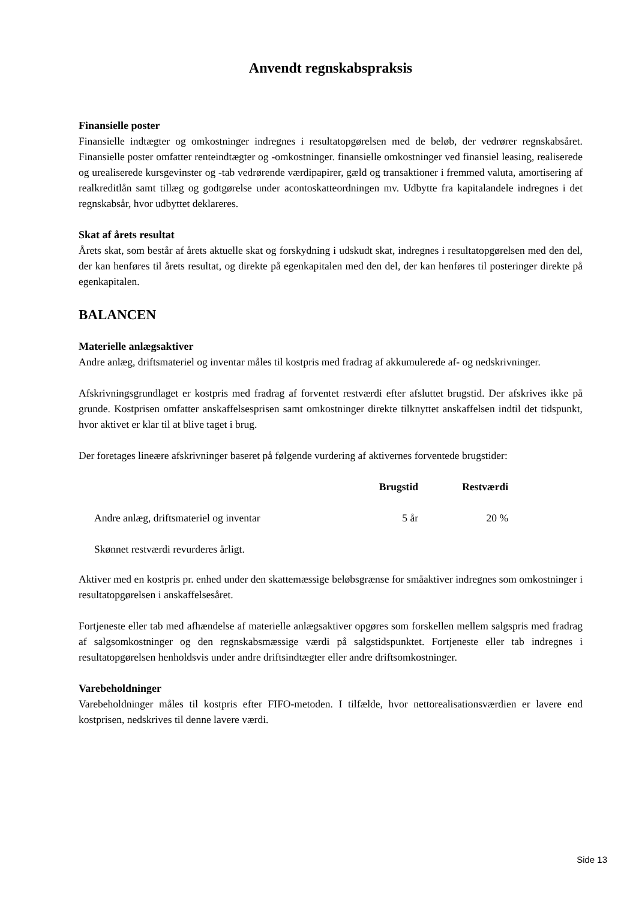Anvendt regnskabspraksis
Finansielle poster
Finansielle indtægter og omkostninger indregnes i resultatopgørelsen med de beløb, der vedrører regnskabsåret. Finansielle poster omfatter renteindtægter og -omkostninger. finansielle omkostninger ved finansiel leasing, realiserede og urealiserede kursgevinster og -tab vedrørende værdipapirer, gæld og transaktioner i fremmed valuta, amortisering af realkreditlån samt tillæg og godtgørelse under acontoskatteordningen mv. Udbytte fra kapitalandele indregnes i det regnskabsår, hvor udbyttet deklareres.
Skat af årets resultat
Årets skat, som består af årets aktuelle skat og forskydning i udskudt skat, indregnes i resultatopgørelsen med den del, der kan henføres til årets resultat, og direkte på egenkapitalen med den del, der kan henføres til posteringer direkte på egenkapitalen.
BALANCEN
Materielle anlægsaktiver
Andre anlæg, driftsmateriel og inventar måles til kostpris med fradrag af akkumulerede af- og nedskrivninger.
Afskrivningsgrundlaget er kostpris med fradrag af forventet restværdi efter afsluttet brugstid. Der afskrives ikke på grunde. Kostprisen omfatter anskaffelsesprisen samt omkostninger direkte tilknyttet anskaffelsen indtil det tidspunkt, hvor aktivet er klar til at blive taget i brug.
Der foretages lineære afskrivninger baseret på følgende vurdering af aktivernes forventede brugstider:
| | Brugstid | Restværdi |
| --- | --- | --- |
| Andre anlæg, driftsmateriel og inventar | 5 år | 20 % |
| Skønnet restværdi revurderes årligt. | | |
Aktiver med en kostpris pr. enhed under den skattemæssige beløbsgrænse for småaktiver indregnes som omkostninger i resultatopgørelsen i anskaffelsesåret.
Fortjeneste eller tab med afhændelse af materielle anlægsaktiver opgøres som forskellen mellem salgspris med fradrag af salgsomkostninger og den regnskabsmæssige værdi på salgstidspunktet. Fortjeneste eller tab indregnes i resultatopgørelsen henholdsvis under andre driftsindtægter eller andre driftsomkostninger.
Varebeholdninger
Varebeholdninger måles til kostpris efter FIFO-metoden. I tilfælde, hvor nettorealisationsværdien er lavere end kostprisen, nedskrives til denne lavere værdi.
Side 13